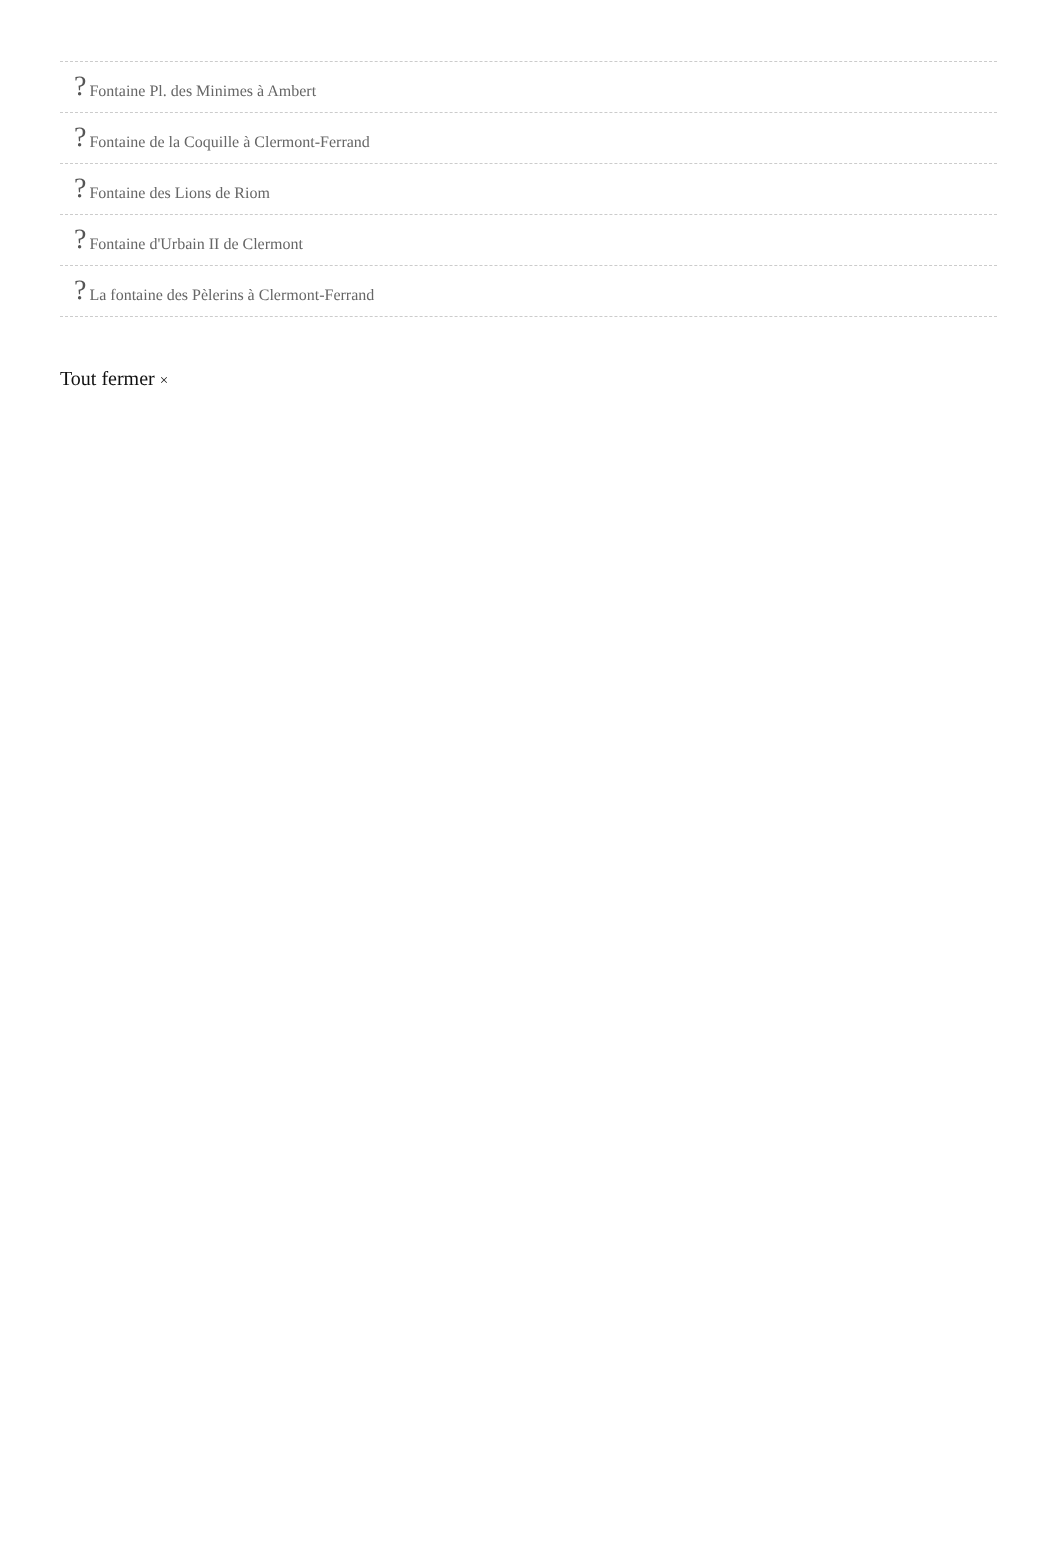? Fontaine Pl. des Minimes à Ambert
? Fontaine de la Coquille à Clermont-Ferrand
? Fontaine des Lions de Riom
? Fontaine d'Urbain II de Clermont
? La fontaine des Pèlerins à Clermont-Ferrand
Tout fermer ×